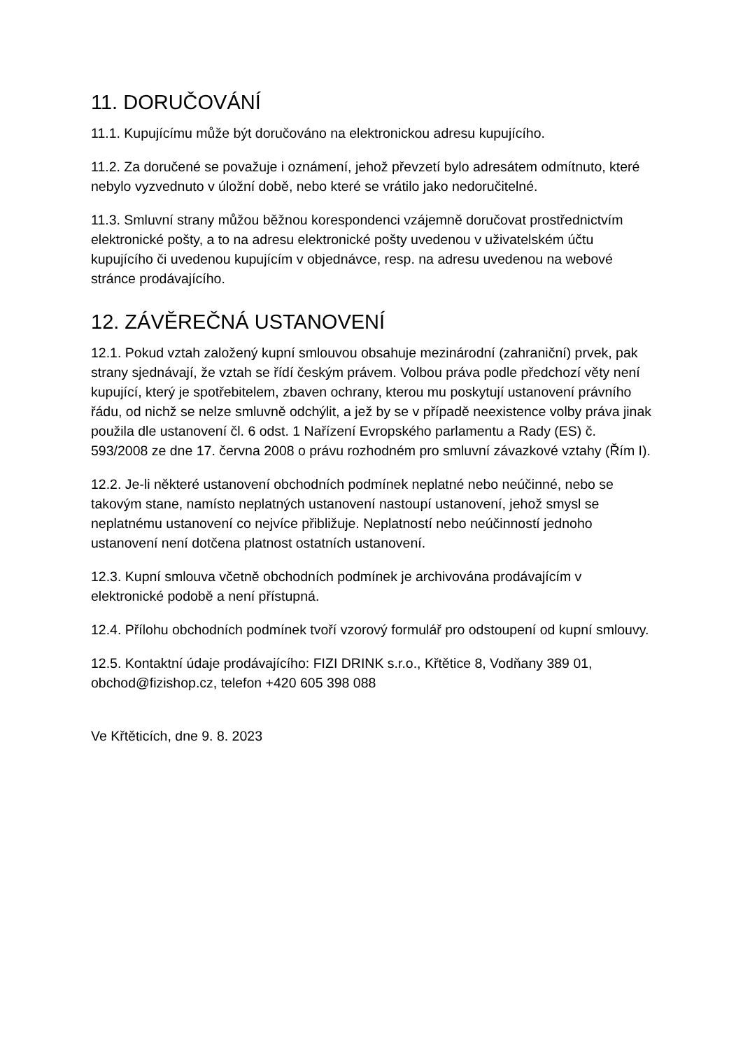11. DORUČOVÁNÍ
11.1. Kupujícímu může být doručováno na elektronickou adresu kupujícího.
11.2. Za doručené se považuje i oznámení, jehož převzetí bylo adresátem odmítnuto, které nebylo vyzvednuto v úložní době, nebo které se vrátilo jako nedoručitelné.
11.3. Smluvní strany můžou běžnou korespondenci vzájemně doručovat prostřednictvím elektronické pošty, a to na adresu elektronické pošty uvedenou v uživatelském účtu kupujícího či uvedenou kupujícím v objednávce, resp. na adresu uvedenou na webové stránce prodávajícího.
12. ZÁVĚREČNÁ USTANOVENÍ
12.1. Pokud vztah založený kupní smlouvou obsahuje mezinárodní (zahraniční) prvek, pak strany sjednávají, že vztah se řídí českým právem. Volbou práva podle předchozí věty není kupující, který je spotřebitelem, zbaven ochrany, kterou mu poskytují ustanovení právního řádu, od nichž se nelze smluvně odchýlit, a jež by se v případě neexistence volby práva jinak použila dle ustanovení čl. 6 odst. 1 Nařízení Evropského parlamentu a Rady (ES) č. 593/2008 ze dne 17. června 2008 o právu rozhodném pro smluvní závazkové vztahy (Řím I).
12.2. Je-li některé ustanovení obchodních podmínek neplatné nebo neúčinné, nebo se takovým stane, namísto neplatných ustanovení nastoupí ustanovení, jehož smysl se neplatnému ustanovení co nejvíce přibližuje. Neplatností nebo neúčinností jednoho ustanovení není dotčena platnost ostatních ustanovení.
12.3. Kupní smlouva včetně obchodních podmínek je archivována prodávajícím v elektronické podobě a není přístupná.
12.4. Přílohu obchodních podmínek tvoří vzorový formulář pro odstoupení od kupní smlouvy.
12.5. Kontaktní údaje prodávajícího: FIZI DRINK s.r.o., Křtětice 8, Vodňany 389 01, obchod@fizishop.cz, telefon +420 605 398 088
Ve Křtěticích, dne 9. 8. 2023